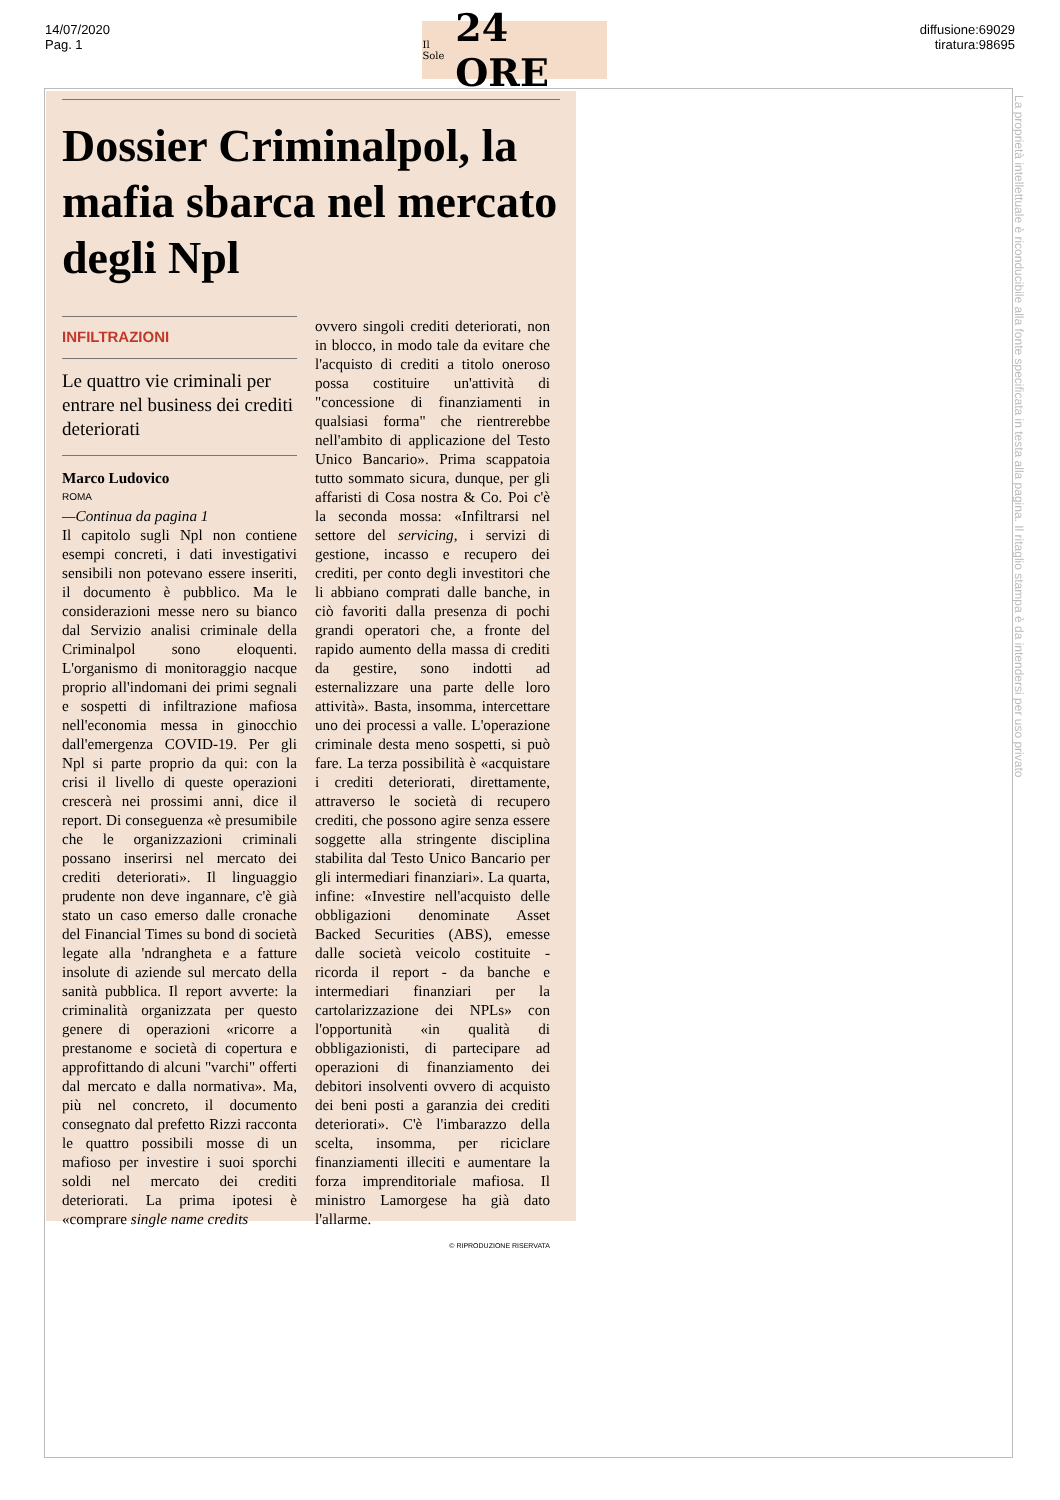14/07/2020
Pag. 1
Il Sole 24 ORE
diffusione:69029
tiratura:98695
La proprietà intellettuale è riconducibile alla fonte specificata in testa alla pagina. Il ritaglio stampa è da intendersi per uso privato
Dossier Criminalpol, la mafia sbarca nel mercato degli Npl
INFILTRAZIONI
Le quattro vie criminali per entrare nel business dei crediti deteriorati
Marco Ludovico
ROMA
—Continua da pagina 1
Il capitolo sugli Npl non contiene esempi concreti, i dati investigativi sensibili non potevano essere inseriti, il documento è pubblico. Ma le considerazioni messe nero su bianco dal Servizio analisi criminale della Criminalpol sono eloquenti. L'organismo di monitoraggio nacque proprio all'indomani dei primi segnali e sospetti di infiltrazione mafiosa nell'economia messa in ginocchio dall'emergenza COVID-19. Per gli Npl si parte proprio da qui: con la crisi il livello di queste operazioni crescerà nei prossimi anni, dice il report. Di conseguenza «è presumibile che le organizzazioni criminali possano inserirsi nel mercato dei crediti deteriorati». Il linguaggio prudente non deve ingannare, c'è già stato un caso emerso dalle cronache del Financial Times su bond di società legate alla 'ndrangheta e a fatture insolute di aziende sul mercato della sanità pubblica. Il report avverte: la criminalità organizzata per questo genere di operazioni «ricorre a prestanome e società di copertura e approfittando di alcuni "varchi" offerti dal mercato e dalla normativa». Ma, più nel concreto, il documento consegnato dal prefetto Rizzi racconta le quattro possibili mosse di un mafioso per investire i suoi sporchi soldi nel mercato dei crediti deteriorati. La prima ipotesi è «comprare single name credits
ovvero singoli crediti deteriorati, non in blocco, in modo tale da evitare che l'acquisto di crediti a titolo oneroso possa costituire un'attività di "concessione di finanziamenti in qualsiasi forma" che rientrerebbe nell'ambito di applicazione del Testo Unico Bancario». Prima scappatoia tutto sommato sicura, dunque, per gli affaristi di Cosa nostra & Co. Poi c'è la seconda mossa: «Infiltrarsi nel settore del servicing, i servizi di gestione, incasso e recupero dei crediti, per conto degli investitori che li abbiano comprati dalle banche, in ciò favoriti dalla presenza di pochi grandi operatori che, a fronte del rapido aumento della massa di crediti da gestire, sono indotti ad esternalizzare una parte delle loro attività». Basta, insomma, intercettare uno dei processi a valle. L'operazione criminale desta meno sospetti, si può fare. La terza possibilità è «acquistare i crediti deteriorati, direttamente, attraverso le società di recupero crediti, che possono agire senza essere soggette alla stringente disciplina stabilita dal Testo Unico Bancario per gli intermediari finanziari». La quarta, infine: «Investire nell'acquisto delle obbligazioni denominate Asset Backed Securities (ABS), emesse dalle società veicolo costituite - ricorda il report - da banche e intermediari finanziari per la cartolarizzazione dei NPLs» con l'opportunità «in qualità di obbligazionisti, di partecipare ad operazioni di finanziamento dei debitori insolventi ovvero di acquisto dei beni posti a garanzia dei crediti deteriorati». C'è l'imbarazzo della scelta, insomma, per riciclare finanziamenti illeciti e aumentare la forza imprenditoriale mafiosa. Il ministro Lamorgese ha già dato l'allarme.
© RIPRODUZIONE RISERVATA